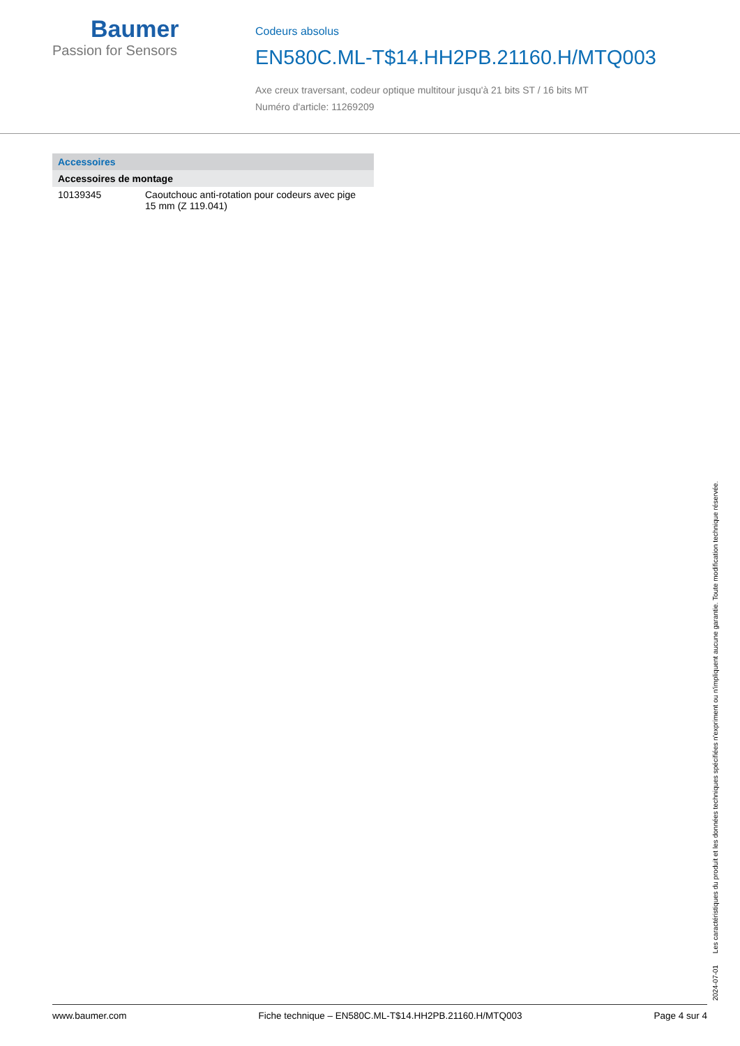Baumer
Passion for Sensors
Codeurs absolus
EN580C.ML-T$14.HH2PB.21160.H/MTQ003
Axe creux traversant, codeur optique multitour jusqu'à 21 bits ST / 16 bits MT
Numéro d'article: 11269209
| Accessoires | |
| --- | --- |
| Accessoires de montage | |
| 10139345 | Caoutchouc anti-rotation pour codeurs avec pige 15 mm (Z 119.041) |
2024-07-01 Les caractéristiques du produit et les données techniques spécifiées n'expriment ou n'impliquent aucune garantie. Toute modification technique réservée.
www.baumer.com Fiche technique – EN580C.ML-T$14.HH2PB.21160.H/MTQ003 Page 4 sur 4